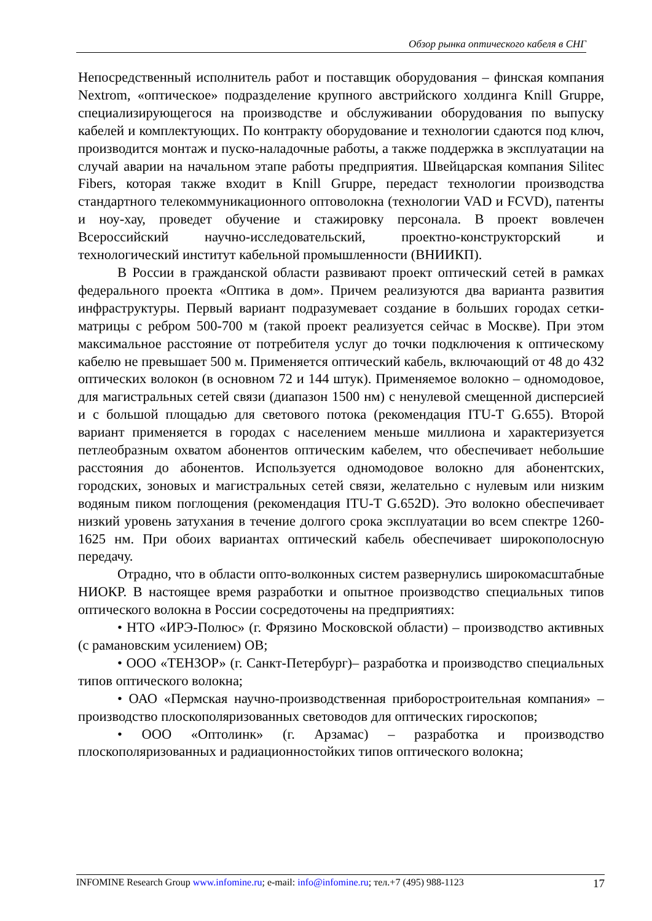Обзор рынка оптического кабеля в СНГ
Непосредственный исполнитель работ и поставщик оборудования – финская компания Nextrom, «оптическое» подразделение крупного австрийского холдинга Knill Gruppe, специализирующегося на производстве и обслуживании оборудования по выпуску кабелей и комплектующих. По контракту оборудование и технологии сдаются под ключ, производится монтаж и пуско-наладочные работы, а также поддержка в эксплуатации на случай аварии на начальном этапе работы предприятия. Швейцарская компания Silitec Fibers, которая также входит в Knill Gruppe, передаст технологии производства стандартного телекоммуникационного оптоволокна (технологии VAD и FCVD), патенты и ноу-хау, проведет обучение и стажировку персонала. В проект вовлечен Всероссийский научно-исследовательский, проектно-конструкторский и технологический институт кабельной промышленности (ВНИИКП).
В России в гражданской области развивают проект оптический сетей в рамках федерального проекта «Оптика в дом». Причем реализуются два варианта развития инфраструктуры. Первый вариант подразумевает создание в больших городах сетки-матрицы с ребром 500-700 м (такой проект реализуется сейчас в Москве). При этом максимальное расстояние от потребителя услуг до точки подключения к оптическому кабелю не превышает 500 м. Применяется оптический кабель, включающий от 48 до 432 оптических волокон (в основном 72 и 144 штук). Применяемое волокно – одномодовое, для магистральных сетей связи (диапазон 1500 нм) с ненулевой смещенной дисперсией и с большой площадью для светового потока (рекомендация ITU-T G.655). Второй вариант применяется в городах с населением меньше миллиона и характеризуется петлеобразным охватом абонентов оптическим кабелем, что обеспечивает небольшие расстояния до абонентов. Используется одномодовое волокно для абонентских, городских, зоновых и магистральных сетей связи, желательно с нулевым или низким водяным пиком поглощения (рекомендация ITU-T G.652D). Это волокно обеспечивает низкий уровень затухания в течение долгого срока эксплуатации во всем спектре 1260-1625 нм. При обоих вариантах оптический кабель обеспечивает широкополосную передачу.
Отрадно, что в области опто-волконных систем развернулись широкомасштабные НИОКР. В настоящее время разработки и опытное производство специальных типов оптического волокна в России сосредоточены на предприятиях:
• НТО «ИРЭ-Полюс» (г. Фрязино Московской области) – производство активных (с рамановским усилением) ОВ;
• ООО «ТЕНЗОР» (г. Санкт-Петербург)– разработка и производство специальных типов оптического волокна;
• ОАО «Пермская научно-производственная приборостроительная компания» – производство плоскополяризованных световодов для оптических гироскопов;
• ООО «Оптолинк» (г. Арзамас) – разработка и производство плоскополяризованных и радиационностойких типов оптического волокна;
INFOMINE Research Group www.infomine.ru; e-mail: info@infomine.ru; тел.+7 (495) 988-1123 17